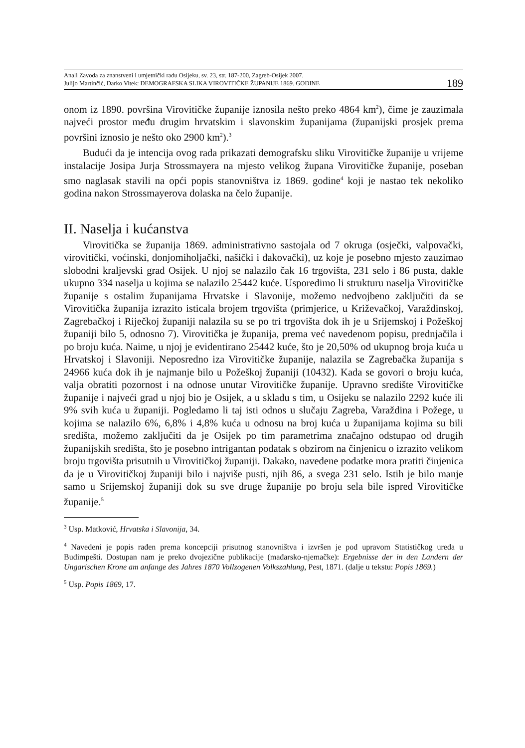Anali Zavoda za znanstveni i umjetnički radu Osijeku, sv. 23, str. 187-200, Zagreb-Osijek 2007.
Julijo Martinčić, Darko Vitek: DEMOGRAFSKA SLIKA VIROVITIČKE ŽUPANIJE 1869. GODINE
189
onom iz 1890. površina Virovitičke županije iznosila nešto preko 4864 km<sup>2</sup>), čime je zauzimala najveći prostor među drugim hrvatskim i slavonskim županijama (županijski prosjek prema površini iznosio je nešto oko 2900 km<sup>2</sup>).<sup>3</sup>
Budući da je intencija ovog rada prikazati demografsku sliku Virovitičke županije u vrijeme instalacije Josipa Jurja Strossmayera na mjesto velikog župana Virovitičke županije, poseban smo naglasak stavili na opći popis stanovništva iz 1869. godine<sup>4</sup> koji je nastao tek nekoliko godina nakon Strossmayerova dolaska na čelo županije.
II. Naselja i kućanstva
Virovitička se županija 1869. administrativno sastojala od 7 okruga (osječki, valpovački, virovitički, voćinski, donjomiholjački, našički i đakovački), uz koje je posebno mjesto zauzimao slobodni kraljevski grad Osijek. U njoj se nalazilo čak 16 trgovišta, 231 selo i 86 pusta, dakle ukupno 334 naselja u kojima se nalazilo 25442 kuće. Usporedimo li strukturu naselja Virovitičke županije s ostalim županijama Hrvatske i Slavonije, možemo nedvojbeno zaključiti da se Virovitička županija izrazito isticala brojem trgovišta (primjerice, u Križevačkoj, Varaždinskoj, Zagrebačkoj i Riječkoj županiji nalazila su se po tri trgovišta dok ih je u Srijemskoj i Požeškoj županiji bilo 5, odnosno 7). Virovitička je županija, prema već navedenom popisu, prednjačila i po broju kuća. Naime, u njoj je evidentirano 25442 kuće, što je 20,50% od ukupnog broja kuća u Hrvatskoj i Slavoniji. Neposredno iza Virovitičke županije, nalazila se Zagrebačka županija s 24966 kuća dok ih je najmanje bilo u Požeškoj županiji (10432). Kada se govori o broju kuća, valja obratiti pozornost i na odnose unutar Virovitičke županije. Upravno središte Virovitičke županije i najveći grad u njoj bio je Osijek, a u skladu s tim, u Osijeku se nalazilo 2292 kuće ili 9% svih kuća u županiji. Pogledamo li taj isti odnos u slučaju Zagreba, Varaždina i Požege, u kojima se nalazilo 6%, 6,8% i 4,8% kuća u odnosu na broj kuća u županijama kojima su bili središta, možemo zaključiti da je Osijek po tim parametrima značajno odstupao od drugih županijskih središta, što je posebno intrigantan podatak s obzirom na činjenicu o izrazito velikom broju trgovišta prisutnih u Virovitičkoj županiji. Dakako, navedene podatke mora pratiti činjenica da je u Virovitičkoj županiji bilo i najviše pusti, njih 86, a svega 231 selo. Istih je bilo manje samo u Srijemskoj županiji dok su sve druge županije po broju sela bile ispred Virovitičke županije.<sup>5</sup>
<sup>3</sup> Usp. Matković, Hrvatska i Slavonija, 34.
<sup>4</sup> Navedeni je popis rađen prema koncepciji prisutnog stanovništva i izvršen je pod upravom Statističkog ureda u Budimpešti. Dostupan nam je preko dvojezične publikacije (mađarsko-njemačke): Ergebnisse der in den Landern der Ungarischen Krone am anfange des Jahres 1870 Vollzogenen Volkszahlung, Pest, 1871. (dalje u tekstu: Popis 1869.)
<sup>5</sup> Usp. Popis 1869, 17.